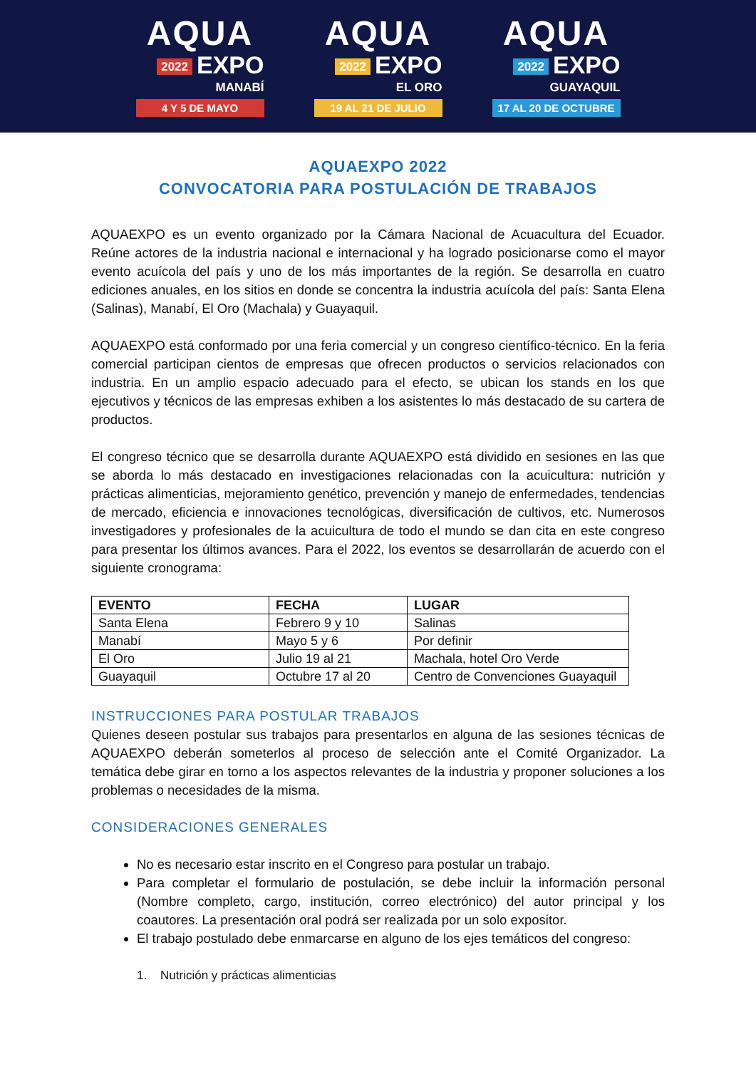AQUA
2022 EXPO
MANABÍ
4 Y 5 DE MAYO
AQUA
2022 EXPO
EL ORO
19 AL 21 DE JULIO
AQUA
2022 EXPO
GUAYAQUIL
17 AL 20 DE OCTUBRE
AQUAEXPO 2022
CONVOCATORIA PARA POSTULACIÓN DE TRABAJOS
AQUAEXPO es un evento organizado por la Cámara Nacional de Acuacultura del Ecuador. Reúne actores de la industria nacional e internacional y ha logrado posicionarse como el mayor evento acuícola del país y uno de los más importantes de la región. Se desarrolla en cuatro ediciones anuales, en los sitios en donde se concentra la industria acuícola del país: Santa Elena (Salinas), Manabí, El Oro (Machala) y Guayaquil.
AQUAEXPO está conformado por una feria comercial y un congreso científico-técnico. En la feria comercial participan cientos de empresas que ofrecen productos o servicios relacionados con industria. En un amplio espacio adecuado para el efecto, se ubican los stands en los que ejecutivos y técnicos de las empresas exhiben a los asistentes lo más destacado de su cartera de productos.
El congreso técnico que se desarrolla durante AQUAEXPO está dividido en sesiones en las que se aborda lo más destacado en investigaciones relacionadas con la acuicultura: nutrición y prácticas alimenticias, mejoramiento genético, prevención y manejo de enfermedades, tendencias de mercado, eficiencia e innovaciones tecnológicas, diversificación de cultivos, etc. Numerosos investigadores y profesionales de la acuicultura de todo el mundo se dan cita en este congreso para presentar los últimos avances. Para el 2022, los eventos se desarrollarán de acuerdo con el siguiente cronograma:
| EVENTO | FECHA | LUGAR |
| --- | --- | --- |
| Santa Elena | Febrero 9 y 10 | Salinas |
| Manabí | Mayo 5 y 6 | Por definir |
| El Oro | Julio 19 al 21 | Machala, hotel Oro Verde |
| Guayaquil | Octubre 17 al 20 | Centro de Convenciones Guayaquil |
INSTRUCCIONES PARA POSTULAR TRABAJOS
Quienes deseen postular sus trabajos para presentarlos en alguna de las sesiones técnicas de AQUAEXPO deberán someterlos al proceso de selección ante el Comité Organizador. La temática debe girar en torno a los aspectos relevantes de la industria y proponer soluciones a los problemas o necesidades de la misma.
CONSIDERACIONES GENERALES
No es necesario estar inscrito en el Congreso para postular un trabajo.
Para completar el formulario de postulación, se debe incluir la información personal (Nombre completo, cargo, institución, correo electrónico) del autor principal y los coautores. La presentación oral podrá ser realizada por un solo expositor.
El trabajo postulado debe enmarcarse en alguno de los ejes temáticos del congreso:
1. Nutrición y prácticas alimenticias